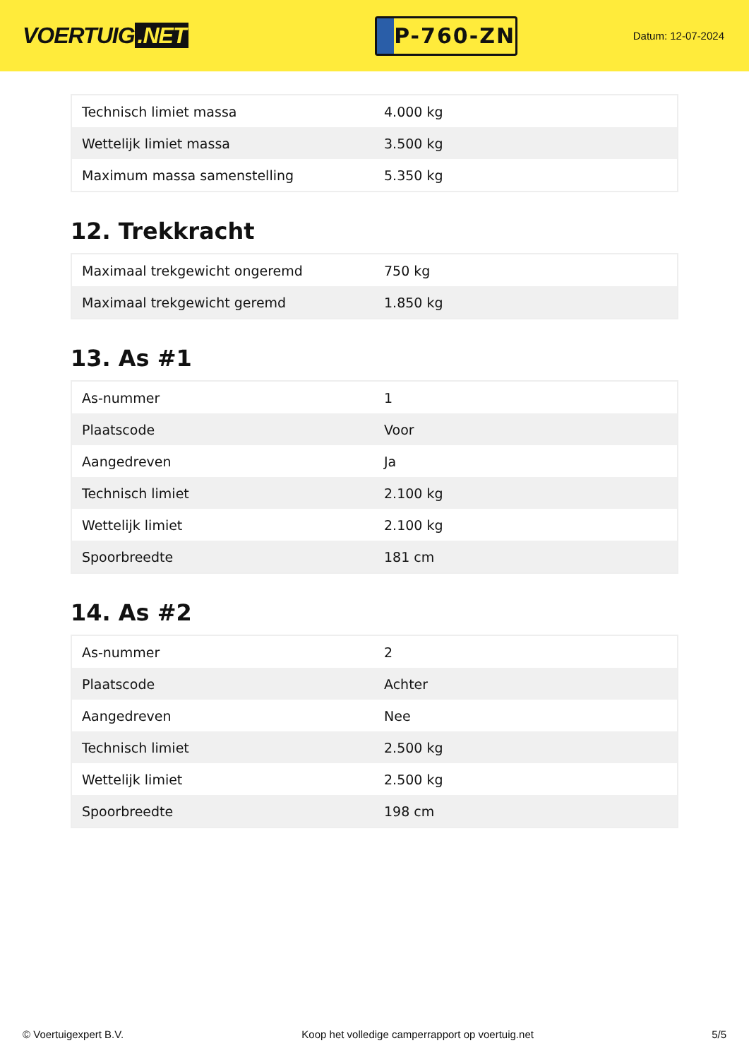VOERTUIG.NET
P-760-ZN
Datum: 12-07-2024
| Technisch limiet massa | 4.000 kg |
| Wettelijk limiet massa | 3.500 kg |
| Maximum massa samenstelling | 5.350 kg |
12. Trekkracht
| Maximaal trekgewicht ongeremd | 750 kg |
| Maximaal trekgewicht geremd | 1.850 kg |
13. As #1
| As-nummer | 1 |
| Plaatscode | Voor |
| Aangedreven | Ja |
| Technisch limiet | 2.100 kg |
| Wettelijk limiet | 2.100 kg |
| Spoorbreedte | 181 cm |
14. As #2
| As-nummer | 2 |
| Plaatscode | Achter |
| Aangedreven | Nee |
| Technisch limiet | 2.500 kg |
| Wettelijk limiet | 2.500 kg |
| Spoorbreedte | 198 cm |
© Voertuigexpert B.V. Koop het volledige camperrapport op voertuig.net 5/5